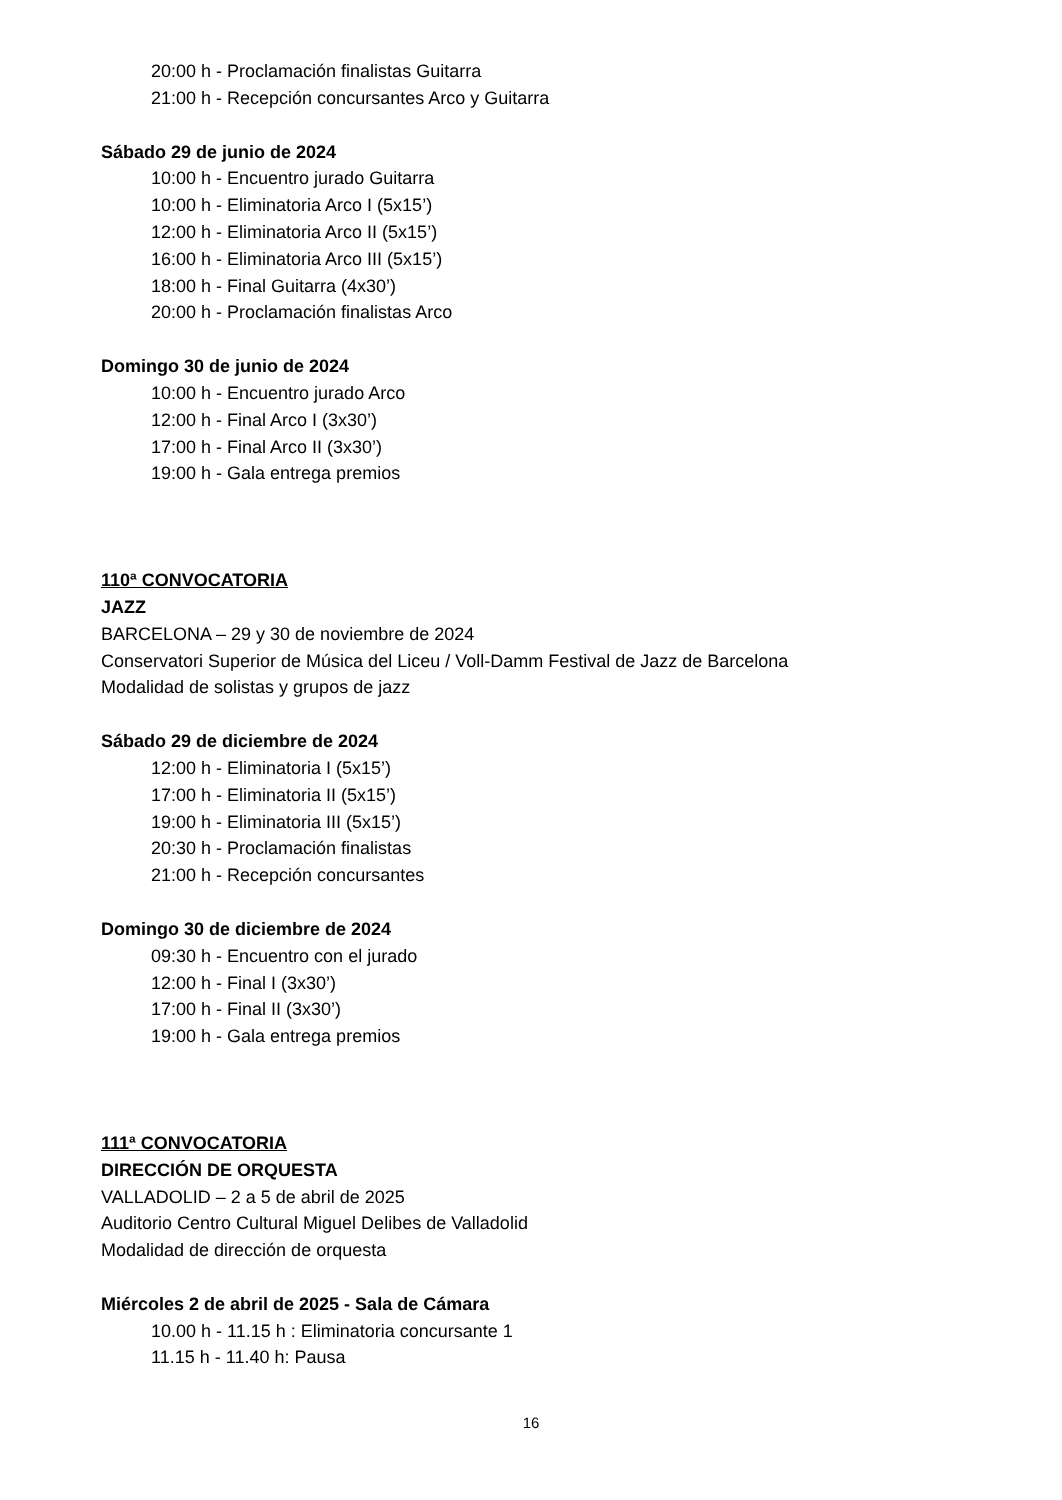20:00 h - Proclamación finalistas Guitarra
21:00 h - Recepción concursantes Arco y Guitarra
Sábado 29 de junio de 2024
10:00 h - Encuentro jurado Guitarra
10:00 h - Eliminatoria Arco I (5x15’)
12:00 h - Eliminatoria Arco II (5x15’)
16:00 h - Eliminatoria Arco III (5x15’)
18:00 h - Final Guitarra (4x30’)
20:00 h - Proclamación finalistas Arco
Domingo 30 de junio de 2024
10:00 h - Encuentro jurado Arco
12:00 h - Final Arco I (3x30’)
17:00 h - Final Arco II (3x30’)
19:00 h - Gala entrega premios
110ª CONVOCATORIA
JAZZ
BARCELONA – 29 y 30 de noviembre de 2024
Conservatori Superior de Música del Liceu / Voll-Damm Festival de Jazz de Barcelona
Modalidad de solistas y grupos de jazz
Sábado 29 de diciembre de 2024
12:00 h - Eliminatoria I (5x15’)
17:00 h - Eliminatoria II (5x15’)
19:00 h - Eliminatoria III (5x15’)
20:30 h - Proclamación finalistas
21:00 h - Recepción concursantes
Domingo 30 de diciembre de 2024
09:30 h - Encuentro con el jurado
12:00 h - Final I (3x30’)
17:00 h - Final II (3x30’)
19:00 h - Gala entrega premios
111ª CONVOCATORIA
DIRECCIÓN DE ORQUESTA
VALLADOLID – 2 a 5 de abril de 2025
Auditorio Centro Cultural Miguel Delibes de Valladolid
Modalidad de dirección de orquesta
Miércoles 2 de abril de 2025 - Sala de Cámara
10.00 h - 11.15 h : Eliminatoria concursante 1
11.15 h - 11.40 h: Pausa
16